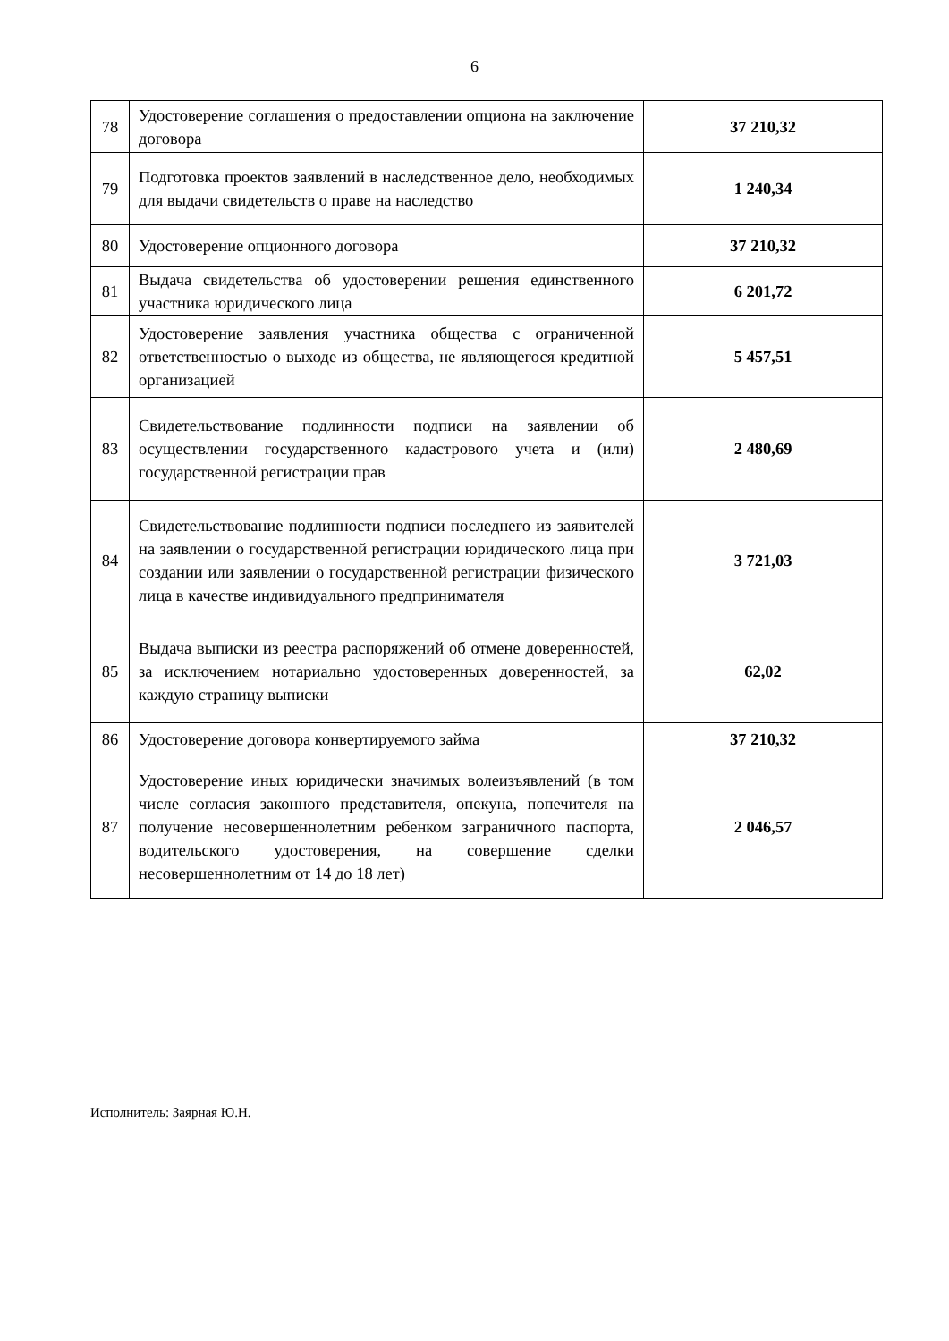6
| 78 | Удостоверение соглашения о предоставлении опциона на заключение договора | 37 210,32 |
| 79 | Подготовка проектов заявлений в наследственное дело, необходимых для выдачи свидетельств о праве на наследство | 1 240,34 |
| 80 | Удостоверение опционного договора | 37 210,32 |
| 81 | Выдача свидетельства об удостоверении решения единственного участника юридического лица | 6 201,72 |
| 82 | Удостоверение заявления участника общества с ограниченной ответственностью о выходе из общества, не являющегося кредитной организацией | 5 457,51 |
| 83 | Свидетельствование подлинности подписи на заявлении об осуществлении государственного кадастрового учета и (или) государственной регистрации прав | 2 480,69 |
| 84 | Свидетельствование подлинности подписи последнего из заявителей на заявлении о государственной регистрации юридического лица при создании или заявлении о государственной регистрации физического лица в качестве индивидуального предпринимателя | 3 721,03 |
| 85 | Выдача выписки из реестра распоряжений об отмене доверенностей, за исключением нотариально удостоверенных доверенностей, за каждую страницу выписки | 62,02 |
| 86 | Удостоверение договора конвертируемого займа | 37 210,32 |
| 87 | Удостоверение иных юридически значимых волеизъявлений (в том числе согласия законного представителя, опекуна, попечителя на получение несовершеннолетним ребенком заграничного паспорта, водительского удостоверения, на совершение сделки несовершеннолетним от 14 до 18 лет) | 2 046,57 |
Исполнитель: Заярная Ю.Н.